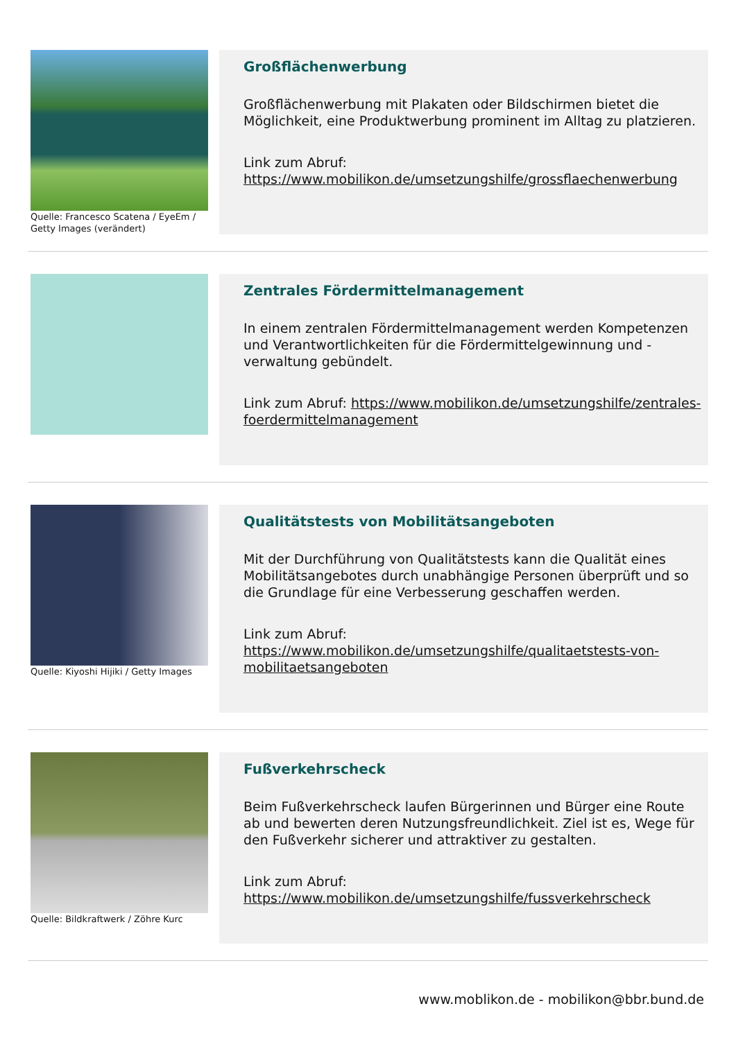Quelle: Francesco Scatena / EyeEm / Getty Images (verändert)
Großflächenwerbung
Großflächenwerbung mit Plakaten oder Bildschirmen bietet die Möglichkeit, eine Produktwerbung prominent im Alltag zu platzieren.
Link zum Abruf:
https://www.mobilikon.de/umsetzungshilfe/grossflaechenwerbung
Zentrales Fördermittelmanagement
In einem zentralen Fördermittelmanagement werden Kompetenzen und Verantwortlichkeiten für die Fördermittelgewinnung und -verwaltung gebündelt.
Link zum Abruf: https://www.mobilikon.de/umsetzungshilfe/zentrales-foerdermittelmanagement
Quelle: Kiyoshi Hijiki / Getty Images
Qualitätstests von Mobilitätsangeboten
Mit der Durchführung von Qualitätstests kann die Qualität eines Mobilitätsangebotes durch unabhängige Personen überprüft und so die Grundlage für eine Verbesserung geschaffen werden.
Link zum Abruf:
https://www.mobilikon.de/umsetzungshilfe/qualitaetstests-von-mobilitaetsangeboten
Quelle: Bildkraftwerk / Zöhre Kurc
Fußverkehrscheck
Beim Fußverkehrscheck laufen Bürgerinnen und Bürger eine Route ab und bewerten deren Nutzungsfreundlichkeit. Ziel ist es, Wege für den Fußverkehr sicherer und attraktiver zu gestalten.
Link zum Abruf:
https://www.mobilikon.de/umsetzungshilfe/fussverkehrscheck
www.moblikon.de - mobilikon@bbr.bund.de